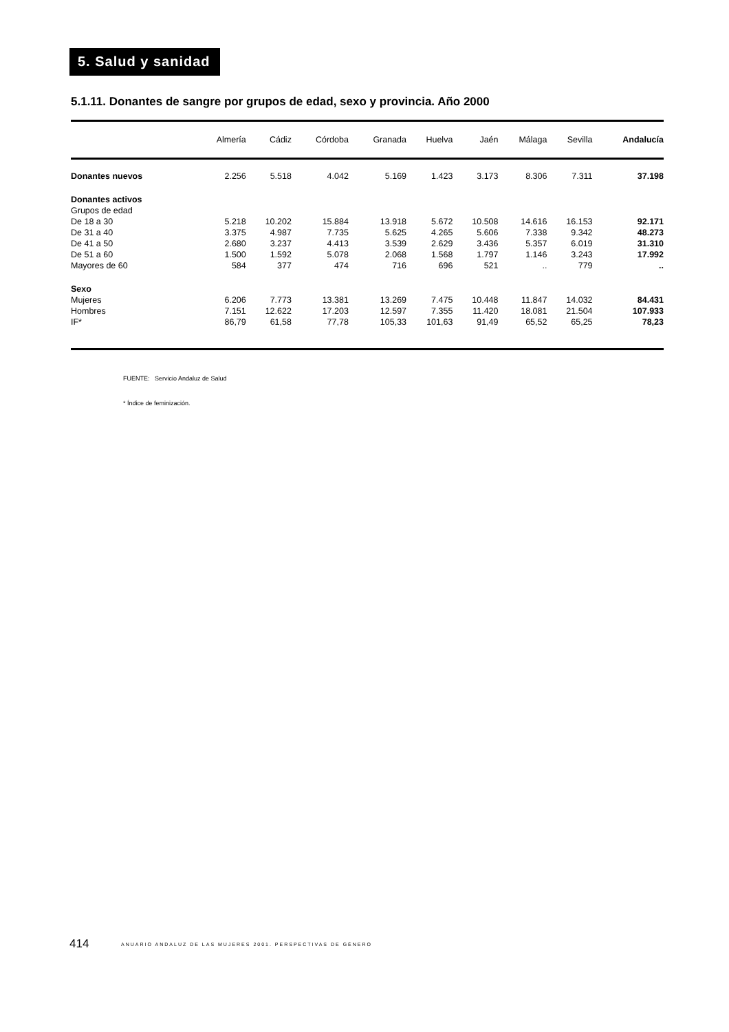5. Salud y sanidad
5.1.11. Donantes de sangre por grupos de edad, sexo y provincia. Año 2000
| | Almería | Cádiz | Córdoba | Granada | Huelva | Jaén | Málaga | Sevilla | Andalucía |
| --- | --- | --- | --- | --- | --- | --- | --- | --- | --- |
| Donantes nuevos | 2.256 | 5.518 | 4.042 | 5.169 | 1.423 | 3.173 | 8.306 | 7.311 | 37.198 |
| Donantes activos | | | | | | | | | |
| Grupos de edad | | | | | | | | | |
| De 18 a 30 | 5.218 | 10.202 | 15.884 | 13.918 | 5.672 | 10.508 | 14.616 | 16.153 | 92.171 |
| De 31 a 40 | 3.375 | 4.987 | 7.735 | 5.625 | 4.265 | 5.606 | 7.338 | 9.342 | 48.273 |
| De 41 a 50 | 2.680 | 3.237 | 4.413 | 3.539 | 2.629 | 3.436 | 5.357 | 6.019 | 31.310 |
| De 51 a 60 | 1.500 | 1.592 | 5.078 | 2.068 | 1.568 | 1.797 | 1.146 | 3.243 | 17.992 |
| Mayores de 60 | 584 | 377 | 474 | 716 | 696 | 521 | .. | 779 | .. |
| Sexo | | | | | | | | | |
| Mujeres | 6.206 | 7.773 | 13.381 | 13.269 | 7.475 | 10.448 | 11.847 | 14.032 | 84.431 |
| Hombres | 7.151 | 12.622 | 17.203 | 12.597 | 7.355 | 11.420 | 18.081 | 21.504 | 107.933 |
| IF* | 86,79 | 61,58 | 77,78 | 105,33 | 101,63 | 91,49 | 65,52 | 65,25 | 78,23 |
FUENTE: Servicio Andaluz de Salud
* Índice de feminización.
414 ANUARIO ANDALUZ DE LAS MUJERES 2001. PERSPECTIVAS DE GÉNERO